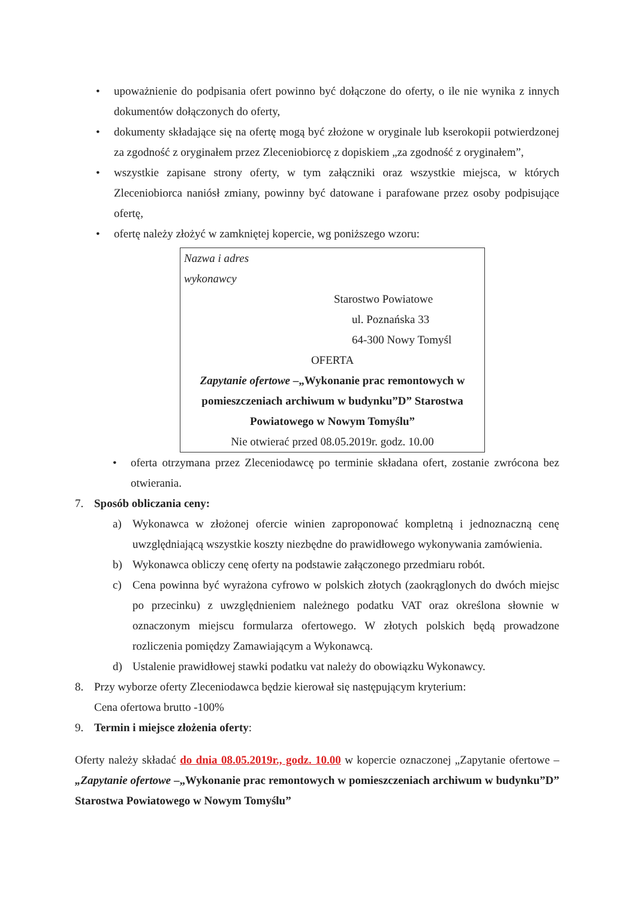• upoważnienie do podpisania ofert powinno być dołączone do oferty, o ile nie wynika z innych dokumentów dołączonych do oferty,
• dokumenty składające się na ofertę mogą być złożone w oryginale lub kserokopii potwierdzonej za zgodność z oryginałem przez Zleceniobiorcę z dopiskiem „za zgodność z oryginałem”,
• wszystkie zapisane strony oferty, w tym załączniki oraz wszystkie miejsca, w których Zleceniobiorca naniósł zmiany, powinny być datowane i parafowane przez osoby podpisujące ofertę,
• ofertę należy złożyć w zamkniętej kopercie, wg poniższego wzoru:
Nazwa i adres
wykonawcy
Starostwo Powiatowe
ul. Poznańska 33
64-300 Nowy Tomyśl
OFERTA
Zapytanie ofertowe –„Wykonanie prac remontowych w pomieszczeniach archiwum w budynku”D” Starostwa Powiatowego w Nowym Tomyślu”
Nie otwierać przed 08.05.2019r. godz. 10.00
• oferta otrzymana przez Zleceniodawcę po terminie składana ofert, zostanie zwrócona bez otwierania.
7. Sposób obliczania ceny:
a) Wykonawca w złożonej ofercie winien zaproponować kompletną i jednoznaczną cenę uwzględniającą wszystkie koszty niezbędne do prawidłowego wykonywania zamówienia.
b) Wykonawca obliczy cenę oferty na podstawie załączonego przedmiaru robót.
c) Cena powinna być wyrażona cyfrowo w polskich złotych (zaokrąglonych do dwóch miejsc po przecinku) z uwzględnieniem należnego podatku VAT oraz określona słownie w oznaczonym miejscu formularza ofertowego. W złotych polskich będą prowadzone rozliczenia pomiędzy Zamawiającym a Wykonawcą.
d) Ustalenie prawidłowej stawki podatku vat należy do obowiązku Wykonawcy.
8. Przy wyborze oferty Zleceniodawca będzie kierował się następującym kryterium:
Cena ofertowa brutto -100%
9. Termin i miejsce złożenia oferty:
Oferty należy składać do dnia 08.05.2019r., godz. 10.00 w kopercie oznaczonej „Zapytanie ofertowe – „Zapytanie ofertowe –„Wykonanie prac remontowych w pomieszczeniach archiwum w budynku”D” Starostwa Powiatowego w Nowym Tomyślu”